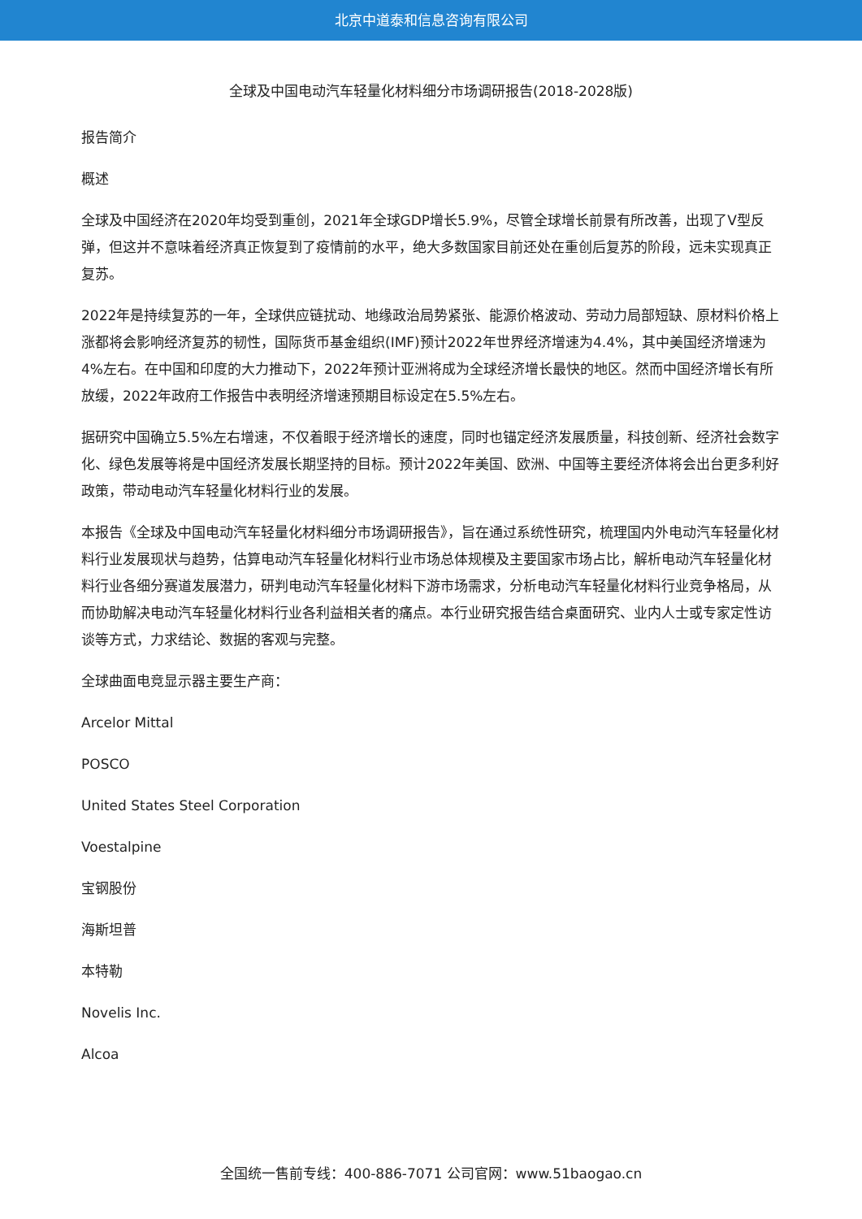北京中道泰和信息咨询有限公司
全球及中国电动汽车轻量化材料细分市场调研报告(2018-2028版)
报告简介
概述
全球及中国经济在2020年均受到重创，2021年全球GDP增长5.9%，尽管全球增长前景有所改善，出现了V型反弹，但这并不意味着经济真正恢复到了疫情前的水平，绝大多数国家目前还处在重创后复苏的阶段，远未实现真正复苏。
2022年是持续复苏的一年，全球供应链扰动、地缘政治局势紧张、能源价格波动、劳动力局部短缺、原材料价格上涨都将会影响经济复苏的韧性，国际货币基金组织(IMF)预计2022年世界经济增速为4.4%，其中美国经济增速为4%左右。在中国和印度的大力推动下，2022年预计亚洲将成为全球经济增长最快的地区。然而中国经济增长有所放缓，2022年政府工作报告中表明经济增速预期目标设定在5.5%左右。
据研究中国确立5.5%左右增速，不仅着眼于经济增长的速度，同时也锚定经济发展质量，科技创新、经济社会数字化、绿色发展等将是中国经济发展长期坚持的目标。预计2022年美国、欧洲、中国等主要经济体将会出台更多利好政策，带动电动汽车轻量化材料行业的发展。
本报告《全球及中国电动汽车轻量化材料细分市场调研报告》，旨在通过系统性研究，梳理国内外电动汽车轻量化材料行业发展现状与趋势，估算电动汽车轻量化材料行业市场总体规模及主要国家市场占比，解析电动汽车轻量化材料行业各细分赛道发展潜力，研判电动汽车轻量化材料下游市场需求，分析电动汽车轻量化材料行业竞争格局，从而协助解决电动汽车轻量化材料行业各利益相关者的痛点。本行业研究报告结合桌面研究、业内人士或专家定性访谈等方式，力求结论、数据的客观与完整。
全球曲面电竞显示器主要生产商：
Arcelor Mittal
POSCO
United States Steel Corporation
Voestalpine
宝钢股份
海斯坦普
本特勒
Novelis Inc.
Alcoa
全国统一售前专线：400-886-7071 公司官网：www.51baogao.cn